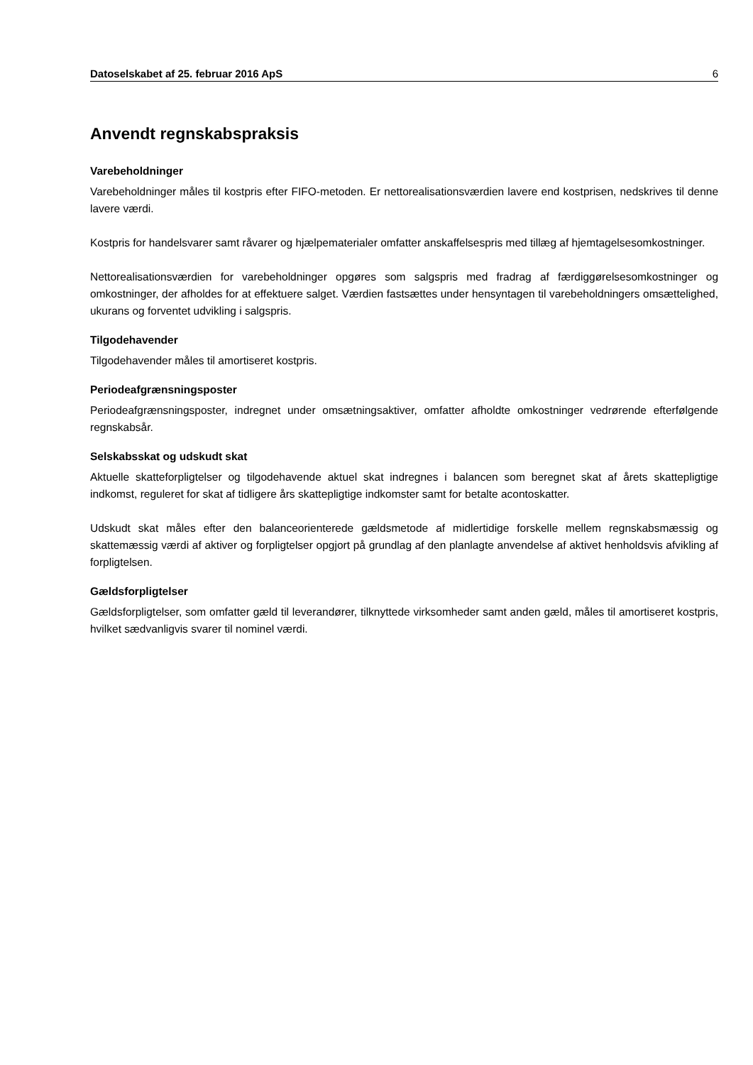Datoselskabet af 25. februar 2016 ApS 6
Anvendt regnskabspraksis
Varebeholdninger
Varebeholdninger måles til kostpris efter FIFO-metoden. Er nettorealisationsværdien lavere end kostprisen, nedskrives til denne lavere værdi.
Kostpris for handelsvarer samt råvarer og hjælpematerialer omfatter anskaffelsespris med tillæg af hjemtagelsesomkostninger.
Nettorealisationsværdien for varebeholdninger opgøres som salgspris med fradrag af færdiggørelsesomkostninger og omkostninger, der afholdes for at effektuere salget. Værdien fastsættes under hensyntagen til varebeholdningers omsættelighed, ukurans og forventet udvikling i salgspris.
Tilgodehavender
Tilgodehavender måles til amortiseret kostpris.
Periodeafgrænsningsposter
Periodeafgrænsningsposter, indregnet under omsætningsaktiver, omfatter afholdte omkostninger vedrørende efterfølgende regnskabsår.
Selskabsskat og udskudt skat
Aktuelle skatteforpligtelser og tilgodehavende aktuel skat indregnes i balancen som beregnet skat af årets skattepligtige indkomst, reguleret for skat af tidligere års skattepligtige indkomster samt for betalte acontoskatter.
Udskudt skat måles efter den balanceorienterede gældsmetode af midlertidige forskelle mellem regnskabsmæssig og skattemæssig værdi af aktiver og forpligtelser opgjort på grundlag af den planlagte anvendelse af aktivet henholdsvis afvikling af forpligtelsen.
Gældsforpligtelser
Gældsforpligtelser, som omfatter gæld til leverandører, tilknyttede virksomheder samt anden gæld, måles til amortiseret kostpris, hvilket sædvanligvis svarer til nominel værdi.